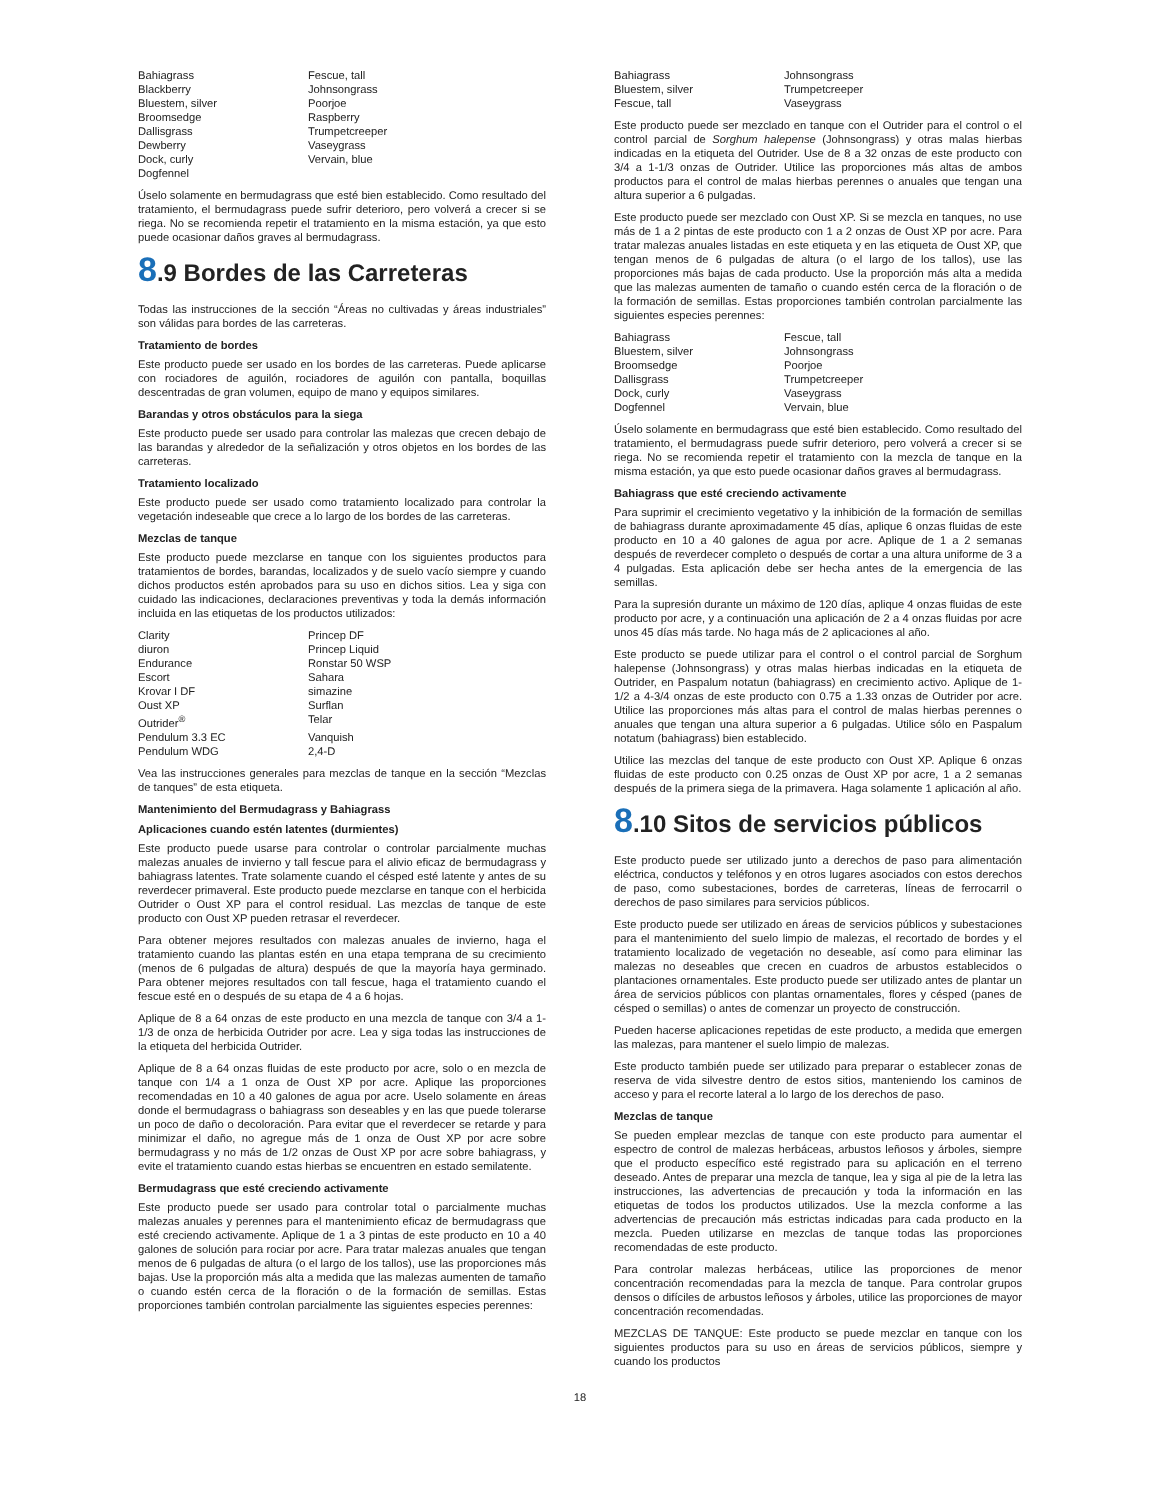| Bahiagrass | Fescue, tall |
| Blackberry | Johnsongrass |
| Bluestem, silver | Poorjoe |
| Broomsedge | Raspberry |
| Dallisgrass | Trumpetcreeper |
| Dewberry | Vaseygrass |
| Dock, curly | Vervain, blue |
| Dogfennel | |
Úselo solamente en bermudagrass que esté bien establecido. Como resultado del tratamiento, el bermudagrass puede sufrir deterioro, pero volverá a crecer si se riega. No se recomienda repetir el tratamiento en la misma estación, ya que esto puede ocasionar daños graves al bermudagrass.
8.9 Bordes de las Carreteras
Todas las instrucciones de la sección “Áreas no cultivadas y áreas industriales” son válidas para bordes de las carreteras.
Tratamiento de bordes
Este producto puede ser usado en los bordes de las carreteras. Puede aplicarse con rociadores de aguilón, rociadores de aguilón con pantalla, boquillas descentradas de gran volumen, equipo de mano y equipos similares.
Barandas y otros obstáculos para la siega
Este producto puede ser usado para controlar las malezas que crecen debajo de las barandas y alrededor de la señalización y otros objetos en los bordes de las carreteras.
Tratamiento localizado
Este producto puede ser usado como tratamiento localizado para controlar la vegetación indeseable que crece a lo largo de los bordes de las carreteras.
Mezclas de tanque
Este producto puede mezclarse en tanque con los siguientes productos para tratamientos de bordes, barandas, localizados y de suelo vacío siempre y cuando dichos productos estén aprobados para su uso en dichos sitios. Lea y siga con cuidado las indicaciones, declaraciones preventivas y toda la demás información incluida en las etiquetas de los productos utilizados:
| Clarity | Princep DF |
| diuron | Princep Liquid |
| Endurance | Ronstar 50 WSP |
| Escort | Sahara |
| Krovar I DF | simazine |
| Oust XP | Surflan |
| Outrider<sup>®</sup> | Telar |
| Pendulum 3.3 EC | Vanquish |
| Pendulum WDG | 2,4-D |
Vea las instrucciones generales para mezclas de tanque en la sección “Mezclas de tanques” de esta etiqueta.
Mantenimiento del Bermudagrass y Bahiagrass
Aplicaciones cuando estén latentes (durmientes)
Este producto puede usarse para controlar o controlar parcialmente muchas malezas anuales de invierno y tall fescue para el alivio eficaz de bermudagrass y bahiagrass latentes. Trate solamente cuando el césped esté latente y antes de su reverdecer primaveral. Este producto puede mezclarse en tanque con el herbicida Outrider o Oust XP para el control residual. Las mezclas de tanque de este producto con Oust XP pueden retrasar el reverdecer.
Para obtener mejores resultados con malezas anuales de invierno, haga el tratamiento cuando las plantas estén en una etapa temprana de su crecimiento (menos de 6 pulgadas de altura) después de que la mayoría haya germinado. Para obtener mejores resultados con tall fescue, haga el tratamiento cuando el fescue esté en o después de su etapa de 4 a 6 hojas.
Aplique de 8 a 64 onzas de este producto en una mezcla de tanque con 3/4 a 1-1/3 de onza de herbicida Outrider por acre. Lea y siga todas las instrucciones de la etiqueta del herbicida Outrider.
Aplique de 8 a 64 onzas fluidas de este producto por acre, solo o en mezcla de tanque con 1/4 a 1 onza de Oust XP por acre. Aplique las proporciones recomendadas en 10 a 40 galones de agua por acre. Uselo solamente en áreas donde el bermudagrass o bahiagrass son deseables y en las que puede tolerarse un poco de daño o decoloración. Para evitar que el reverdecer se retarde y para minimizar el daño, no agregue más de 1 onza de Oust XP por acre sobre bermudagrass y no más de 1/2 onzas de Oust XP por acre sobre bahiagrass, y evite el tratamiento cuando estas hierbas se encuentren en estado semilatente.
Bermudagrass que esté creciendo activamente
Este producto puede ser usado para controlar total o parcialmente muchas malezas anuales y perennes para el mantenimiento eficaz de bermudagrass que esté creciendo activamente. Aplique de 1 a 3 pintas de este producto en 10 a 40 galones de solución para rociar por acre. Para tratar malezas anuales que tengan menos de 6 pulgadas de altura (o el largo de los tallos), use las proporciones más bajas. Use la proporción más alta a medida que las malezas aumenten de tamaño o cuando estén cerca de la floración o de la formación de semillas. Estas proporciones también controlan parcialmente las siguientes especies perennes:
| Bahiagrass | Johnsongrass |
| Bluestem, silver | Trumpetcreeper |
| Fescue, tall | Vaseygrass |
Este producto puede ser mezclado en tanque con el Outrider para el control o el control parcial de Sorghum halepense (Johnsongrass) y otras malas hierbas indicadas en la etiqueta del Outrider. Use de 8 a 32 onzas de este producto con 3/4 a 1-1/3 onzas de Outrider. Utilice las proporciones más altas de ambos productos para el control de malas hierbas perennes o anuales que tengan una altura superior a 6 pulgadas.
Este producto puede ser mezclado con Oust XP. Si se mezcla en tanques, no use más de 1 a 2 pintas de este producto con 1 a 2 onzas de Oust XP por acre. Para tratar malezas anuales listadas en este etiqueta y en las etiqueta de Oust XP, que tengan menos de 6 pulgadas de altura (o el largo de los tallos), use las proporciones más bajas de cada producto. Use la proporción más alta a medida que las malezas aumenten de tamaño o cuando estén cerca de la floración o de la formación de semillas. Estas proporciones también controlan parcialmente las siguientes especies perennes:
| Bahiagrass | Fescue, tall |
| Bluestem, silver | Johnsongrass |
| Broomsedge | Poorjoe |
| Dallisgrass | Trumpetcreeper |
| Dock, curly | Vaseygrass |
| Dogfennel | Vervain, blue |
Úselo solamente en bermudagrass que esté bien establecido. Como resultado del tratamiento, el bermudagrass puede sufrir deterioro, pero volverá a crecer si se riega. No se recomienda repetir el tratamiento con la mezcla de tanque en la misma estación, ya que esto puede ocasionar daños graves al bermudagrass.
Bahiagrass que esté creciendo activamente
Para suprimir el crecimiento vegetativo y la inhibición de la formación de semillas de bahiagrass durante aproximadamente 45 días, aplique 6 onzas fluidas de este producto en 10 a 40 galones de agua por acre. Aplique de 1 a 2 semanas después de reverdecer completo o después de cortar a una altura uniforme de 3 a 4 pulgadas. Esta aplicación debe ser hecha antes de la emergencia de las semillas.
Para la supresión durante un máximo de 120 días, aplique 4 onzas fluidas de este producto por acre, y a continuación una aplicación de 2 a 4 onzas fluidas por acre unos 45 días más tarde. No haga más de 2 aplicaciones al año.
Este producto se puede utilizar para el control o el control parcial de Sorghum halepense (Johnsongrass) y otras malas hierbas indicadas en la etiqueta de Outrider, en Paspalum notatun (bahiagrass) en crecimiento activo. Aplique de 1-1/2 a 4-3/4 onzas de este producto con 0.75 a 1.33 onzas de Outrider por acre. Utilice las proporciones más altas para el control de malas hierbas perennes o anuales que tengan una altura superior a 6 pulgadas. Utilice sólo en Paspalum notatum (bahiagrass) bien establecido.
Utilice las mezclas del tanque de este producto con Oust XP. Aplique 6 onzas fluidas de este producto con 0.25 onzas de Oust XP por acre, 1 a 2 semanas después de la primera siega de la primavera. Haga solamente 1 aplicación al año.
8.10 Sitos de servicios públicos
Este producto puede ser utilizado junto a derechos de paso para alimentación eléctrica, conductos y teléfonos y en otros lugares asociados con estos derechos de paso, como subestaciones, bordes de carreteras, líneas de ferrocarril o derechos de paso similares para servicios públicos.
Este producto puede ser utilizado en áreas de servicios públicos y subestaciones para el mantenimiento del suelo limpio de malezas, el recortado de bordes y el tratamiento localizado de vegetación no deseable, así como para eliminar las malezas no deseables que crecen en cuadros de arbustos establecidos o plantaciones ornamentales. Este producto puede ser utilizado antes de plantar un área de servicios públicos con plantas ornamentales, flores y césped (panes de césped o semillas) o antes de comenzar un proyecto de construcción.
Pueden hacerse aplicaciones repetidas de este producto, a medida que emergen las malezas, para mantener el suelo limpio de malezas.
Este producto también puede ser utilizado para preparar o establecer zonas de reserva de vida silvestre dentro de estos sitios, manteniendo los caminos de acceso y para el recorte lateral a lo largo de los derechos de paso.
Mezclas de tanque
Se pueden emplear mezclas de tanque con este producto para aumentar el espectro de control de malezas herbáceas, arbustos leñosos y árboles, siempre que el producto específico esté registrado para su aplicación en el terreno deseado. Antes de preparar una mezcla de tanque, lea y siga al pie de la letra las instrucciones, las advertencias de precaución y toda la información en las etiquetas de todos los productos utilizados. Use la mezcla conforme a las advertencias de precaución más estrictas indicadas para cada producto en la mezcla. Pueden utilizarse en mezclas de tanque todas las proporciones recomendadas de este producto.
Para controlar malezas herbáceas, utilice las proporciones de menor concentración recomendadas para la mezcla de tanque. Para controlar grupos densos o difíciles de arbustos leñosos y árboles, utilice las proporciones de mayor concentración recomendadas.
MEZCLAS DE TANQUE: Este producto se puede mezclar en tanque con los siguientes productos para su uso en áreas de servicios públicos, siempre y cuando los productos
18